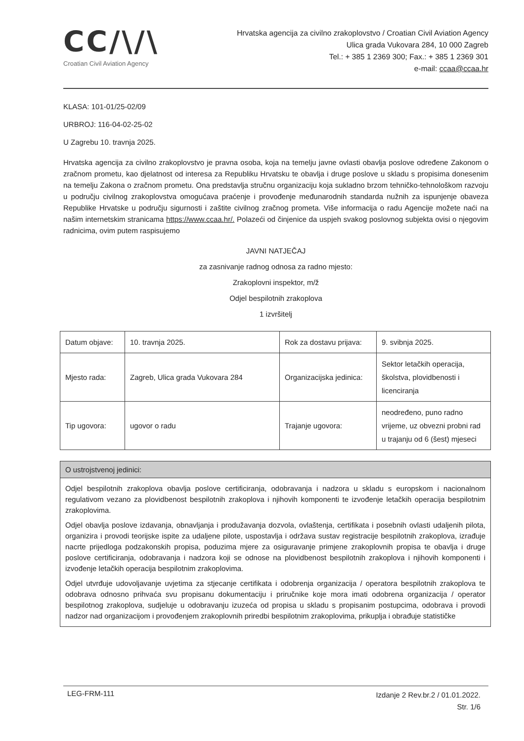CC/\/\
Croatian Civil Aviation Agency
Hrvatska agencija za civilno zrakoplovstvo / Croatian Civil Aviation Agency
Ulica grada Vukovara 284, 10 000 Zagreb
Tel.: + 385 1 2369 300; Fax.: + 385 1 2369 301
e-mail: ccaa@ccaa.hr
KLASA: 101-01/25-02/09
URBROJ: 116-04-02-25-02
U Zagrebu 10. travnja 2025.
Hrvatska agencija za civilno zrakoplovstvo je pravna osoba, koja na temelju javne ovlasti obavlja poslove određene Zakonom o zračnom prometu, kao djelatnost od interesa za Republiku Hrvatsku te obavlja i druge poslove u skladu s propisima donesenim na temelju Zakona o zračnom prometu. Ona predstavlja stručnu organizaciju koja sukladno brzom tehničko-tehnološkom razvoju u području civilnog zrakoplovstva omogućava praćenje i provođenje međunarodnih standarda nužnih za ispunjenje obaveza Republike Hrvatske u području sigurnosti i zaštite civilnog zračnog prometa. Više informacija o radu Agencije možete naći na našim internetskim stranicama https://www.ccaa.hr/. Polazeći od činjenice da uspjeh svakog poslovnog subjekta ovisi o njegovim radnicima, ovim putem raspisujemo
JAVNI NATJEČAJ
za zasnivanje radnog odnosa za radno mjesto:
Zrakoplovni inspektor, m/ž
Odjel bespilotnih zrakoplova
1 izvršitelj
| Datum objave: | 10. travnja 2025. | Rok za dostavu prijava: | 9. svibnja 2025. |
| Mjesto rada: | Zagreb, Ulica grada Vukovara 284 | Organizacijska jedinica: | Sektor letačkih operacija, školstva, plovidbenosti i licenciranja |
| Tip ugovora: | ugovor o radu | Trajanje ugovora: | neodređeno, puno radno vrijeme, uz obvezni probni rad u trajanju od 6 (šest) mjeseci |
O ustrojstvenoj jedinici:
Odjel bespilotnih zrakoplova obavlja poslove certificiranja, odobravanja i nadzora u skladu s europskom i nacionalnom regulativom vezano za plovidbenost bespilotnih zrakoplova i njihovih komponenti te izvođenje letačkih operacija bespilotnim zrakoplovima.
Odjel obavlja poslove izdavanja, obnavljanja i produžavanja dozvola, ovlaštenja, certifikata i posebnih ovlasti udaljenih pilota, organizira i provodi teorijske ispite za udaljene pilote, uspostavlja i održava sustav registracije bespilotnih zrakoplova, izrađuje nacrte prijedloga podzakonskih propisa, poduzima mjere za osiguravanje primjene zrakoplovnih propisa te obavlja i druge poslove certificiranja, odobravanja i nadzora koji se odnose na plovidbenost bespilotnih zrakoplova i njihovih komponenti i izvođenje letačkih operacija bespilotnim zrakoplovima.
Odjel utvrđuje udovoljavanje uvjetima za stjecanje certifikata i odobrenja organizacija / operatora bespilotnih zrakoplova te odobrava odnosno prihvaća svu propisanu dokumentaciju i priručnike koje mora imati odobrena organizacija / operator bespilotnog zrakoplova, sudjeluje u odobravanju izuzeća od propisa u skladu s propisanim postupcima, odobrava i provodi nadzor nad organizacijom i provođenjem zrakoplovnih priredbi bespilotnim zrakoplovima, prikuplja i obrađuje statističke
LEG-FRM-111
Izdanje 2 Rev.br.2 / 01.01.2022.
Str. 1/6